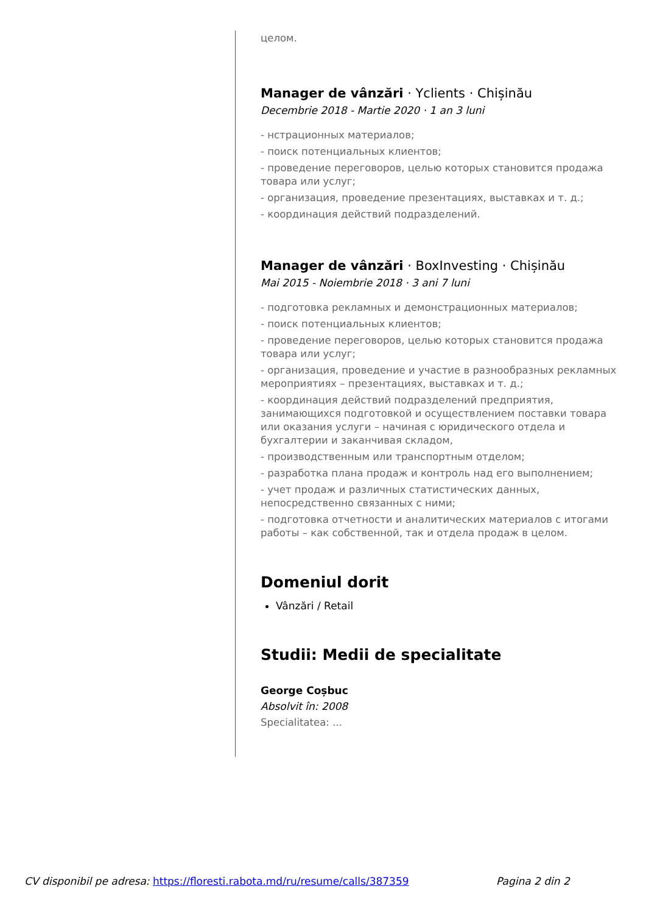целом.
Manager de vânzări · Yclients · Chișinău
Decembrie 2018 - Martie 2020 · 1 an 3 luni
- нстрационных материалов;
- поиск потенциальных клиентов;
- проведение переговоров, целью которых становится продажа товара или услуг;
- организация, проведение презентациях, выставках и т. д.;
- координация действий подразделений.
Manager de vânzări · BoxInvesting · Chișinău
Mai 2015 - Noiembrie 2018 · 3 ani 7 luni
- подготовка рекламных и демонстрационных материалов;
- поиск потенциальных клиентов;
- проведение переговоров, целью которых становится продажа товара или услуг;
- организация, проведение и участие в разнообразных рекламных мероприятиях – презентациях, выставках и т. д.;
- координация действий подразделений предприятия, занимающихся подготовкой и осуществлением поставки товара или оказания услуги – начиная с юридического отдела и бухгалтерии и заканчивая складом,
- производственным или транспортным отделом;
- разработка плана продаж и контроль над его выполнением;
- учет продаж и различных статистических данных, непосредственно связанных с ними;
- подготовка отчетности и аналитических материалов с итогами работы – как собственной, так и отдела продаж в целом.
Domeniul dorit
Vânzări / Retail
Studii: Medii de specialitate
George Coșbuc
Absolvit în: 2008
Specialitatea: ...
CV disponibil pe adresa: https://floresti.rabota.md/ru/resume/calls/387359 Pagina 2 din 2